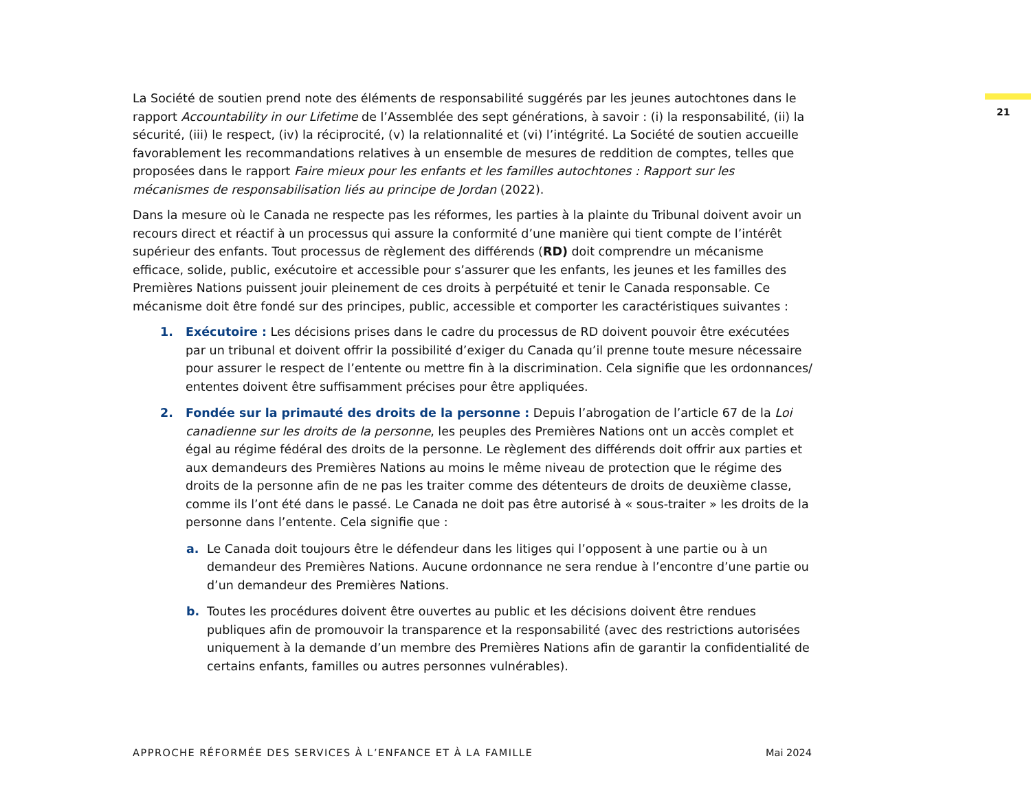21
La Société de soutien prend note des éléments de responsabilité suggérés par les jeunes autochtones dans le rapport Accountability in our Lifetime de l’Assemblée des sept générations, à savoir : (i) la responsabilité, (ii) la sécurité, (iii) le respect, (iv) la réciprocité, (v) la relationnalité et (vi) l’intégrité. La Société de soutien accueille favorablement les recommandations relatives à un ensemble de mesures de reddition de comptes, telles que proposées dans le rapport Faire mieux pour les enfants et les familles autochtones : Rapport sur les mécanismes de responsabilisation liés au principe de Jordan (2022).
Dans la mesure où le Canada ne respecte pas les réformes, les parties à la plainte du Tribunal doivent avoir un recours direct et réactif à un processus qui assure la conformité d’une manière qui tient compte de l’intérêt supérieur des enfants. Tout processus de règlement des différends (RD) doit comprendre un mécanisme efficace, solide, public, exécutoire et accessible pour s’assurer que les enfants, les jeunes et les familles des Premières Nations puissent jouir pleinement de ces droits à perpétuité et tenir le Canada responsable. Ce mécanisme doit être fondé sur des principes, public, accessible et comporter les caractéristiques suivantes :
1. Exécutoire : Les décisions prises dans le cadre du processus de RD doivent pouvoir être exécutées par un tribunal et doivent offrir la possibilité d’exiger du Canada qu’il prenne toute mesure nécessaire pour assurer le respect de l’entente ou mettre fin à la discrimination. Cela signifie que les ordonnances/ ententes doivent être suffisamment précises pour être appliquées.
2. Fondée sur la primauté des droits de la personne : Depuis l’abrogation de l’article 67 de la Loi canadienne sur les droits de la personne, les peuples des Premières Nations ont un accès complet et égal au régime fédéral des droits de la personne. Le règlement des différends doit offrir aux parties et aux demandeurs des Premières Nations au moins le même niveau de protection que le régime des droits de la personne afin de ne pas les traiter comme des détenteurs de droits de deuxième classe, comme ils l’ont été dans le passé. Le Canada ne doit pas être autorisé à « sous-traiter » les droits de la personne dans l’entente. Cela signifie que :
a. Le Canada doit toujours être le défendeur dans les litiges qui l’opposent à une partie ou à un demandeur des Premières Nations. Aucune ordonnance ne sera rendue à l’encontre d’une partie ou d’un demandeur des Premières Nations.
b. Toutes les procédures doivent être ouvertes au public et les décisions doivent être rendues publiques afin de promouvoir la transparence et la responsabilité (avec des restrictions autorisées uniquement à la demande d’un membre des Premières Nations afin de garantir la confidentialité de certains enfants, familles ou autres personnes vulnérables).
APPROCHE RÉFORMÉE DES SERVICES À L’ENFANCE ET À LA FAMILLE Mai 2024